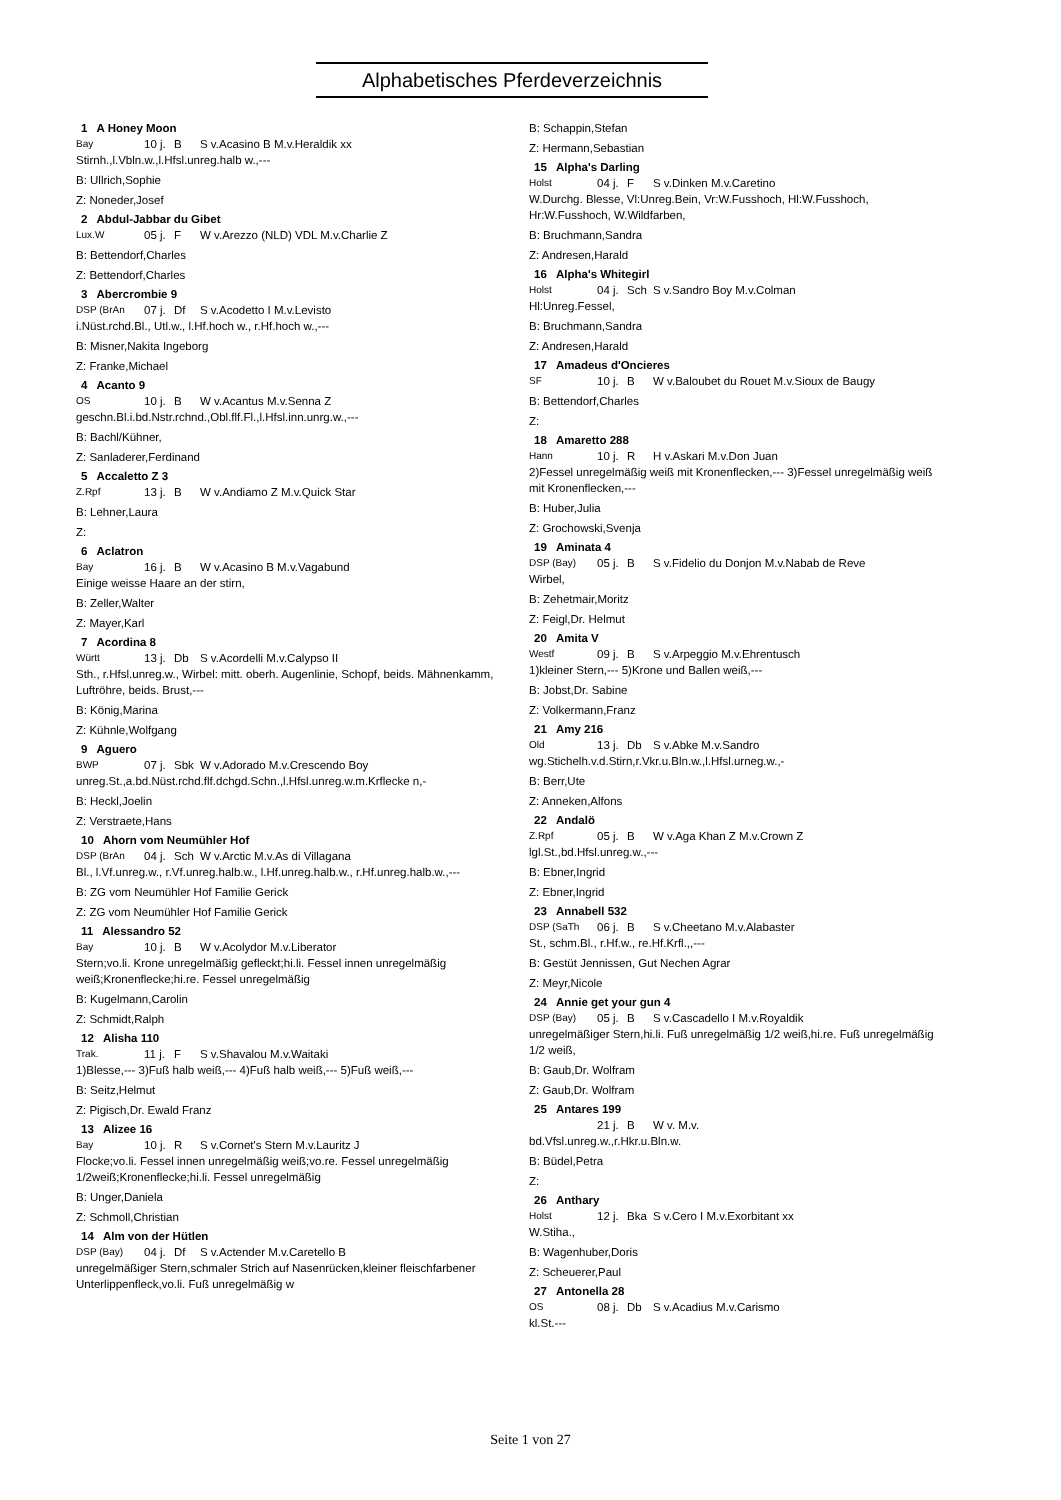Alphabetisches Pferdeverzeichnis
1 A Honey Moon
Bay 10 j. B S v.Acasino B M.v.Heraldik xx
Stirnh.,l.Vbln.w.,l.Hfsl.unreg.halb w.,---
B: Ullrich,Sophie
Z: Noneder,Josef
2 Abdul-Jabbar du Gibet
Lux.W 05 j. F W v.Arezzo (NLD) VDL M.v.Charlie Z
B: Bettendorf,Charles
Z: Bettendorf,Charles
3 Abercrombie 9
DSP (BrAn 07 j. Df S v.Acodetto I M.v.Levisto
i.Nüst.rchd.Bl., Utl.w., l.Hf.hoch w., r.Hf.hoch w.,---
B: Misner,Nakita Ingeborg
Z: Franke,Michael
4 Acanto 9
OS 10 j. B W v.Acantus M.v.Senna Z
geschn.Bl.i.bd.Nstr.rchnd.,Obl.flf.Fl.,l.Hfsl.inn.unrg.w.,---
B: Bachl/Kühner,
Z: Sanladerer,Ferdinand
5 Accaletto Z 3
Z.Rpf 13 j. B W v.Andiamo Z M.v.Quick Star
B: Lehner,Laura
Z:
6 Aclatron
Bay 16 j. B W v.Acasino B M.v.Vagabund
Einige weisse Haare an der stirn,
B: Zeller,Walter
Z: Mayer,Karl
7 Acordina 8
Württ 13 j. Db S v.Acordelli M.v.Calypso II
Sth., r.Hfsl.unreg.w., Wirbel: mitt. oberh. Augenlinie, Schopf, beids. Mähnenkamm, Luftröhre, beids. Brust,---
B: König,Marina
Z: Kühnle,Wolfgang
9 Aguero
BWP 07 j. Sbk W v.Adorado M.v.Crescendo Boy
unreg.St.,a.bd.Nüst.rchd.flf.dchgd.Schn.,l.Hfsl.unreg.w.m.Krflecke n,-
B: Heckl,Joelin
Z: Verstraete,Hans
10 Ahorn vom Neumühler Hof
DSP (BrAn 04 j. Sch W v.Arctic M.v.As di Villagana
Bl., l.Vf.unreg.w., r.Vf.unreg.halb.w., l.Hf.unreg.halb.w., r.Hf.unreg.halb.w.,---
B: ZG vom Neumühler Hof Familie Gerick
Z: ZG vom Neumühler Hof Familie Gerick
11 Alessandro 52
Bay 10 j. B W v.Acolydor M.v.Liberator
Stern;vo.li. Krone unregelmäßig gefleckt;hi.li. Fessel innen unregelmäßig weiß;Kronenflecke;hi.re. Fessel unregelmäßig
B: Kugelmann,Carolin
Z: Schmidt,Ralph
12 Alisha 110
Trak. 11 j. F S v.Shavalou M.v.Waitaki
1)Blesse,--- 3)Fuß halb weiß,--- 4)Fuß halb weiß,--- 5)Fuß weiß,---
B: Seitz,Helmut
Z: Pigisch,Dr. Ewald Franz
13 Alizee 16
Bay 10 j. R S v.Cornet's Stern M.v.Lauritz J
Flocke;vo.li. Fessel innen unregelmäßig weiß;vo.re. Fessel unregelmäßig 1/2weiß;Kronenflecke;hi.li. Fessel unregelmäßig
B: Unger,Daniela
Z: Schmoll,Christian
14 Alm von der Hütlen
DSP (Bay) 04 j. Df S v.Actender M.v.Caretello B
unregelmäßiger Stern,schmaler Strich auf Nasenrücken,kleiner fleischfarbener Unterlippenfleck,vo.li. Fuß unregelmäßig w
B: Schappin,Stefan
Z: Hermann,Sebastian
15 Alpha's Darling
Holst 04 j. F S v.Dinken M.v.Caretino
W.Durchg. Blesse, Vl:Unreg.Bein, Vr:W.Fusshoch, Hl:W.Fusshoch, Hr:W.Fusshoch, W.Wildfarben,
B: Bruchmann,Sandra
Z: Andresen,Harald
16 Alpha's Whitegirl
Holst 04 j. Sch S v.Sandro Boy M.v.Colman
Hl:Unreg.Fessel,
B: Bruchmann,Sandra
Z: Andresen,Harald
17 Amadeus d'Oncieres
SF 10 j. B W v.Baloubet du Rouet M.v.Sioux de Baugy
B: Bettendorf,Charles
Z:
18 Amaretto 288
Hann 10 j. R H v.Askari M.v.Don Juan
2)Fessel unregelmäßig weiß mit Kronenflecken,--- 3)Fessel unregelmäßig weiß mit Kronenflecken,---
B: Huber,Julia
Z: Grochowski,Svenja
19 Aminata 4
DSP (Bay) 05 j. B S v.Fidelio du Donjon M.v.Nabab de Reve
Wirbel,
B: Zehetmair,Moritz
Z: Feigl,Dr. Helmut
20 Amita V
Westf 09 j. B S v.Arpeggio M.v.Ehrentusch
1)kleiner Stern,--- 5)Krone und Ballen weiß,---
B: Jobst,Dr. Sabine
Z: Volkermann,Franz
21 Amy 216
Old 13 j. Db S v.Abke M.v.Sandro
wg.Stichelh.v.d.Stirn,r.Vkr.u.Bln.w.,l.Hfsl.urneg.w.,-
B: Berr,Ute
Z: Anneken,Alfons
22 Andalö
Z.Rpf 05 j. B W v.Aga Khan Z M.v.Crown Z
lgl.St.,bd.Hfsl.unreg.w.,---
B: Ebner,Ingrid
Z: Ebner,Ingrid
23 Annabell 532
DSP (SaTh 06 j. B S v.Cheetano M.v.Alabaster
St., schm.Bl., r.Hf.w., re.Hf.Krfl.,,---
B: Gestüt Jennissen, Gut Nechen Agrar
Z: Meyr,Nicole
24 Annie get your gun 4
DSP (Bay) 05 j. B S v.Cascadello I M.v.Royaldik
unregelmäßiger Stern,hi.li. Fuß unregelmäßig 1/2 weiß,hi.re. Fuß unregelmäßig 1/2 weiß,
B: Gaub,Dr. Wolfram
Z: Gaub,Dr. Wolfram
25 Antares 199
21 j. B W v. M.v.
bd.Vfsl.unreg.w.,r.Hkr.u.Bln.w.
B: Büdel,Petra
Z:
26 Anthary
Holst 12 j. Bka S v.Cero I M.v.Exorbitant xx
W.Stiha.,
B: Wagenhuber,Doris
Z: Scheuerer,Paul
27 Antonella 28
OS 08 j. Db S v.Acadius M.v.Carismo
kl.St.---
Seite 1 von 27